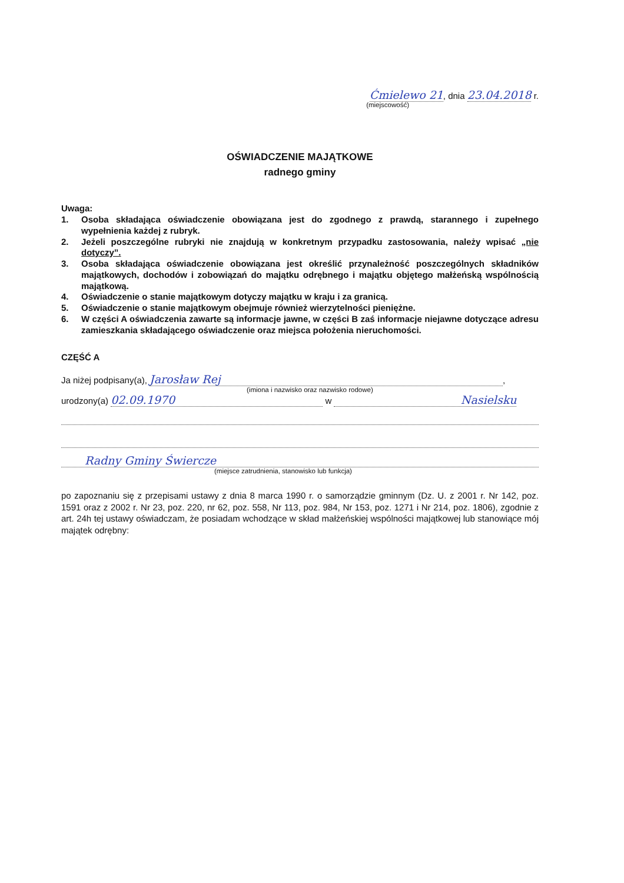Ćmielewo 21, dnia 23.04.2018 r.
(miejscowość)
OŚWIADCZENIE MAJĄTKOWE
radnego gminy
Uwaga:
1. Osoba składająca oświadczenie obowiązana jest do zgodnego z prawdą, starannego i zupełnego wypełnienia każdej z rubryk.
2. Jeżeli poszczególne rubryki nie znajdują w konkretnym przypadku zastosowania, należy wpisać „nie dotyczy”.
3. Osoba składająca oświadczenie obowiązana jest określić przynależność poszczególnych składników majątkowych, dochodów i zobowiązań do majątku odrębnego i majątku objętego małżeńską wspólnością majątkową.
4. Oświadczenie o stanie majątkowym dotyczy majątku w kraju i za granicą.
5. Oświadczenie o stanie majątkowym obejmuje również wierzytelności pieniężne.
6. W części A oświadczenia zawarte są informacje jawne, w części B zaś informacje niejawne dotyczące adresu zamieszkania składającego oświadczenie oraz miejsca położenia nieruchomości.
CZĘŚĆ A
Ja niżej podpisany(a), Jarosław Rej,
(imiona i nazwisko oraz nazwisko rodowe)
urodzony(a) 02.09.1970 w Nasielsku
Radny Gminy Świercze
(miejsce zatrudnienia, stanowisko lub funkcja)
po zapoznaniu się z przepisami ustawy z dnia 8 marca 1990 r. o samorządzie gminnym (Dz. U. z 2001 r. Nr 142, poz. 1591 oraz z 2002 r. Nr 23, poz. 220, nr 62, poz. 558, Nr 113, poz. 984, Nr 153, poz. 1271 i Nr 214, poz. 1806), zgodnie z art. 24h tej ustawy oświadczam, że posiadam wchodzące w skład małżeńskiej wspólności majątkowej lub stanowiące mój majątek odrębny: